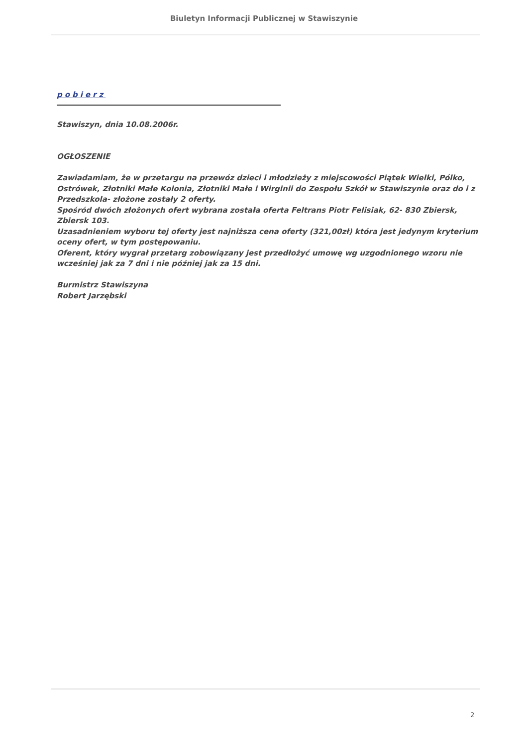Biuletyn Informacji Publicznej w Stawiszynie
pobierz
Stawiszyn, dnia 10.08.2006r.
OGŁOSZENIE
Zawiadamiam, że w przetargu na przewóz dzieci i młodzieży z miejscowości Piątek Wielki, Pólko, Ostrówek, Złotniki Małe Kolonia, Złotniki Małe i Wirginii do Zespołu Szkół w Stawiszynie oraz do i z Przedszkola- złożone zostały 2 oferty.
Spośród dwóch złożonych ofert wybrana została oferta Feltrans Piotr Felisiak, 62- 830 Zbiersk, Zbiersk 103.
Uzasadnieniem wyboru tej oferty jest najniższa cena oferty (321,00zł) która jest jedynym kryterium oceny ofert, w tym postępowaniu.
Oferent, który wygrał przetarg zobowiązany jest przedłożyć umowę wg uzgodnionego wzoru nie wcześniej jak za 7 dni i nie później jak za 15 dni.
Burmistrz Stawiszyna
Robert Jarzębski
2